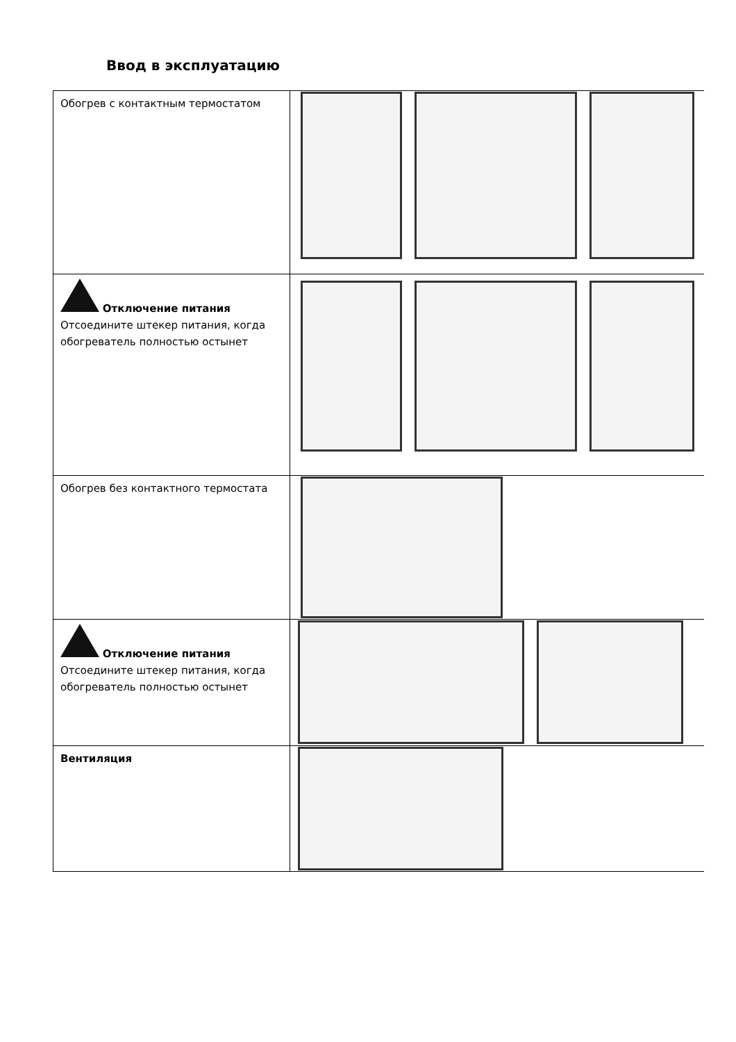Ввод в эксплуатацию
| Обогрев с контактным термостатом | |
| Отключение питания Отсоедините штекер питания, когда обогреватель полностью остынет | |
| Обогрев без контактного термостата | |
| Отключение питания Отсоедините штекер питания, когда обогреватель полностью остынет | |
| Вентиляция | |